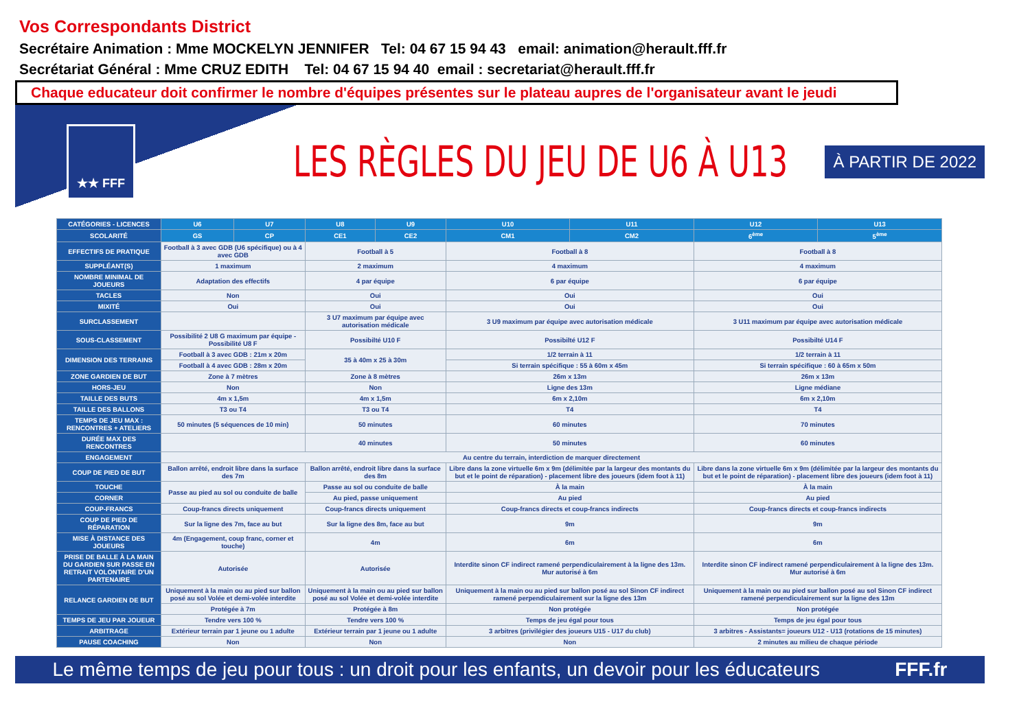Vos Correspondants District
Secrétaire Animation : Mme MOCKELYN JENNIFER Tel: 04 67 15 94 43 email: animation@herault.fff.fr
Secrétariat Général : Mme CRUZ EDITH Tel: 04 67 15 94 40 email : secretariat@herault.fff.fr
Chaque educateur doit confirmer le nombre d'équipes présentes sur le plateau aupres de l'organisateur avant le jeudi
★★ FFF
LES RÈGLES DU JEU DE U6 À U13
À PARTIR DE 2022
| CATÉGORIES - LICENCES | U6 | U7 | U8 | U9 | U10 | U11 | U12 | U13 |
| --- | --- | --- | --- | --- | --- | --- | --- | --- |
| SCOLARITÉ | GS | CP | CE1 | CE2 | CM1 | CM2 | 6<sup>ème</sup> | 5<sup>ème</sup> |
| EFFECTIFS DE PRATIQUE | Football à 3 avec GDB (U6 spécifique) ou à 4 avec GDB | | Football à 5 | | Football à 8 | | Football à 8 | |
| SUPPLÉANT(S) | 1 maximum | | 2 maximum | | 4 maximum | | 4 maximum | |
| NOMBRE MINIMAL DE JOUEURS | Adaptation des effectifs | | 4 par équipe | | 6 par équipe | | 6 par équipe | |
| TACLES | Non | | Oui | | Oui | | Oui | |
| MIXITÉ | Oui | | Oui | | Oui | | Oui | |
| SURCLASSEMENT | | | 3 U7 maximum par équipe avec autorisation médicale | | 3 U9 maximum par équipe avec autorisation médicale | | 3 U11 maximum par équipe avec autorisation médicale | |
| SOUS-CLASSEMENT | Possibilité 2 U8 G maximum par équipe - Possibilité U8 F | | Possibilté U10 F | | Possibilté U12 F | | Possibilté U14 F | |
| DIMENSION DES TERRAINS | Football à 3 avec GDB : 21m x 20m | | 35 à 40m x 25 à 30m | | 1/2 terrain à 11 | | 1/2 terrain à 11 | |
| | Football à 4 avec GDB : 28m x 20m | | | | Si terrain spécifique : 55 à 60m x 45m | | Si terrain spécifique : 60 à 65m x 50m | |
| ZONE GARDIEN DE BUT | Zone à 7 mètres | | Zone à 8 mètres | | 26m x 13m | | 26m x 13m | |
| HORS-JEU | Non | | Non | | Ligne des 13m | | Ligne médiane | |
| TAILLE DES BUTS | 4m x 1,5m | | 4m x 1,5m | | 6m x 2,10m | | 6m x 2,10m | |
| TAILLE DES BALLONS | T3 ou T4 | | T3 ou T4 | | T4 | | T4 | |
| TEMPS DE JEU MAX : RENCONTRES + ATELIERS | 50 minutes (5 séquences de 10 min) | | 50 minutes | | 60 minutes | | 70 minutes | |
| DURÉE MAX DES RENCONTRES | | | 40 minutes | | 50 minutes | | 60 minutes | |
| ENGAGEMENT | Au centre du terrain, interdiction de marquer directement | | | | | | | |
| COUP DE PIED DE BUT | Ballon arrêté, endroit libre dans la surface des 7m | | Ballon arrêté, endroit libre dans la surface des 8m | | Libre dans la zone virtuelle 6m x 9m (délimitée par la largeur des montants du but et le point de réparation) - placement libre des joueurs (idem foot à 11) | | Libre dans la zone virtuelle 6m x 9m (délimitée par la largeur des montants du but et le point de réparation) - placement libre des joueurs (idem foot à 11) | |
| TOUCHE | Passe au pied au sol ou conduite de balle | | Passe au sol ou conduite de balle | | À la main | | À la main | |
| CORNER | | | Au pied, passe uniquement | | Au pied | | Au pied | |
| COUP-FRANCS | Coup-francs directs uniquement | | Coup-francs directs uniquement | | Coup-francs directs et coup-francs indirects | | Coup-francs directs et coup-francs indirects | |
| COUP DE PIED DE RÉPARATION | Sur la ligne des 7m, face au but | | Sur la ligne des 8m, face au but | | 9m | | 9m | |
| MISE À DISTANCE DES JOUEURS | 4m (Engagement, coup franc, corner et touche) | | 4m | | 6m | | 6m | |
| PRISE DE BALLE À LA MAIN DU GARDIEN SUR PASSE EN RETRAIT VOLONTAIRE D'UN PARTENAIRE | Autorisée | | Autorisée | | Interdite sinon CF indirect ramené perpendiculairement à la ligne des 13m. Mur autorisé à 6m | | Interdite sinon CF indirect ramené perpendiculairement à la ligne des 13m. Mur autorisé à 6m | |
| RELANCE GARDIEN DE BUT | Uniquement à la main ou au pied sur ballon posé au sol Volée et demi-volée interdite | | Uniquement à la main ou au pied sur ballon posé au sol Volée et demi-volée interdite | | Uniquement à la main ou au pied sur ballon posé au sol Sinon CF indirect ramené perpendiculairement sur la ligne des 13m | | Uniquement à la main ou au pied sur ballon posé au sol Sinon CF indirect ramené perpendiculairement sur la ligne des 13m | |
| | Protégée à 7m | | Protégée à 8m | | Non protégée | | Non protégée | |
| TEMPS DE JEU PAR JOUEUR | Tendre vers 100 % | | Tendre vers 100 % | | Temps de jeu égal pour tous | | Temps de jeu égal pour tous | |
| ARBITRAGE | Extérieur terrain par 1 jeune ou 1 adulte | | Extérieur terrain par 1 jeune ou 1 adulte | | 3 arbitres (privilégier des joueurs U15 - U17 du club) | | 3 arbitres - Assistants= joueurs U12 - U13 (rotations de 15 minutes) | |
| PAUSE COACHING | Non | | Non | | Non | | 2 minutes au milieu de chaque période | |
Le même temps de jeu pour tous : un droit pour les enfants, un devoir pour les éducateurs FFF.fr